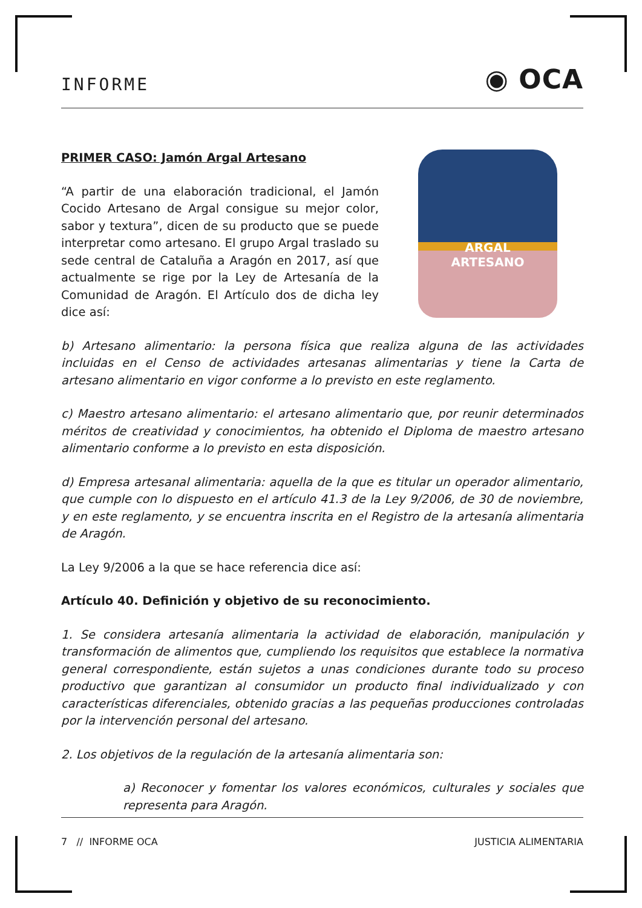INFORME ◉ OCA
PRIMER CASO: Jamón Argal Artesano
“A partir de una elaboración tradicional, el Jamón Cocido Artesano de Argal consigue su mejor color, sabor y textura”, dicen de su producto que se puede interpretar como artesano. El grupo Argal traslado su sede central de Cataluña a Aragón en 2017, así que actualmente se rige por la Ley de Artesanía de la Comunidad de Aragón. El Artículo dos de dicha ley dice así:
ARGAL
ARTESANO
b) Artesano alimentario: la persona física que realiza alguna de las actividades incluidas en el Censo de actividades artesanas alimentarias y tiene la Carta de artesano alimentario en vigor conforme a lo previsto en este reglamento.
c) Maestro artesano alimentario: el artesano alimentario que, por reunir determinados méritos de creatividad y conocimientos, ha obtenido el Diploma de maestro artesano alimentario conforme a lo previsto en esta disposición.
d) Empresa artesanal alimentaria: aquella de la que es titular un operador alimentario, que cumple con lo dispuesto en el artículo 41.3 de la Ley 9/2006, de 30 de noviembre, y en este reglamento, y se encuentra inscrita en el Registro de la artesanía alimentaria de Aragón.
La Ley 9/2006 a la que se hace referencia dice así:
Artículo 40. Definición y objetivo de su reconocimiento.
1. Se considera artesanía alimentaria la actividad de elaboración, manipulación y transformación de alimentos que, cumpliendo los requisitos que establece la normativa general correspondiente, están sujetos a unas condiciones durante todo su proceso productivo que garantizan al consumidor un producto final individualizado y con características diferenciales, obtenido gracias a las pequeñas producciones controladas por la intervención personal del artesano.
2. Los objetivos de la regulación de la artesanía alimentaria son:
a) Reconocer y fomentar los valores económicos, culturales y sociales que representa para Aragón.
7 // INFORME OCA JUSTICIA ALIMENTARIA